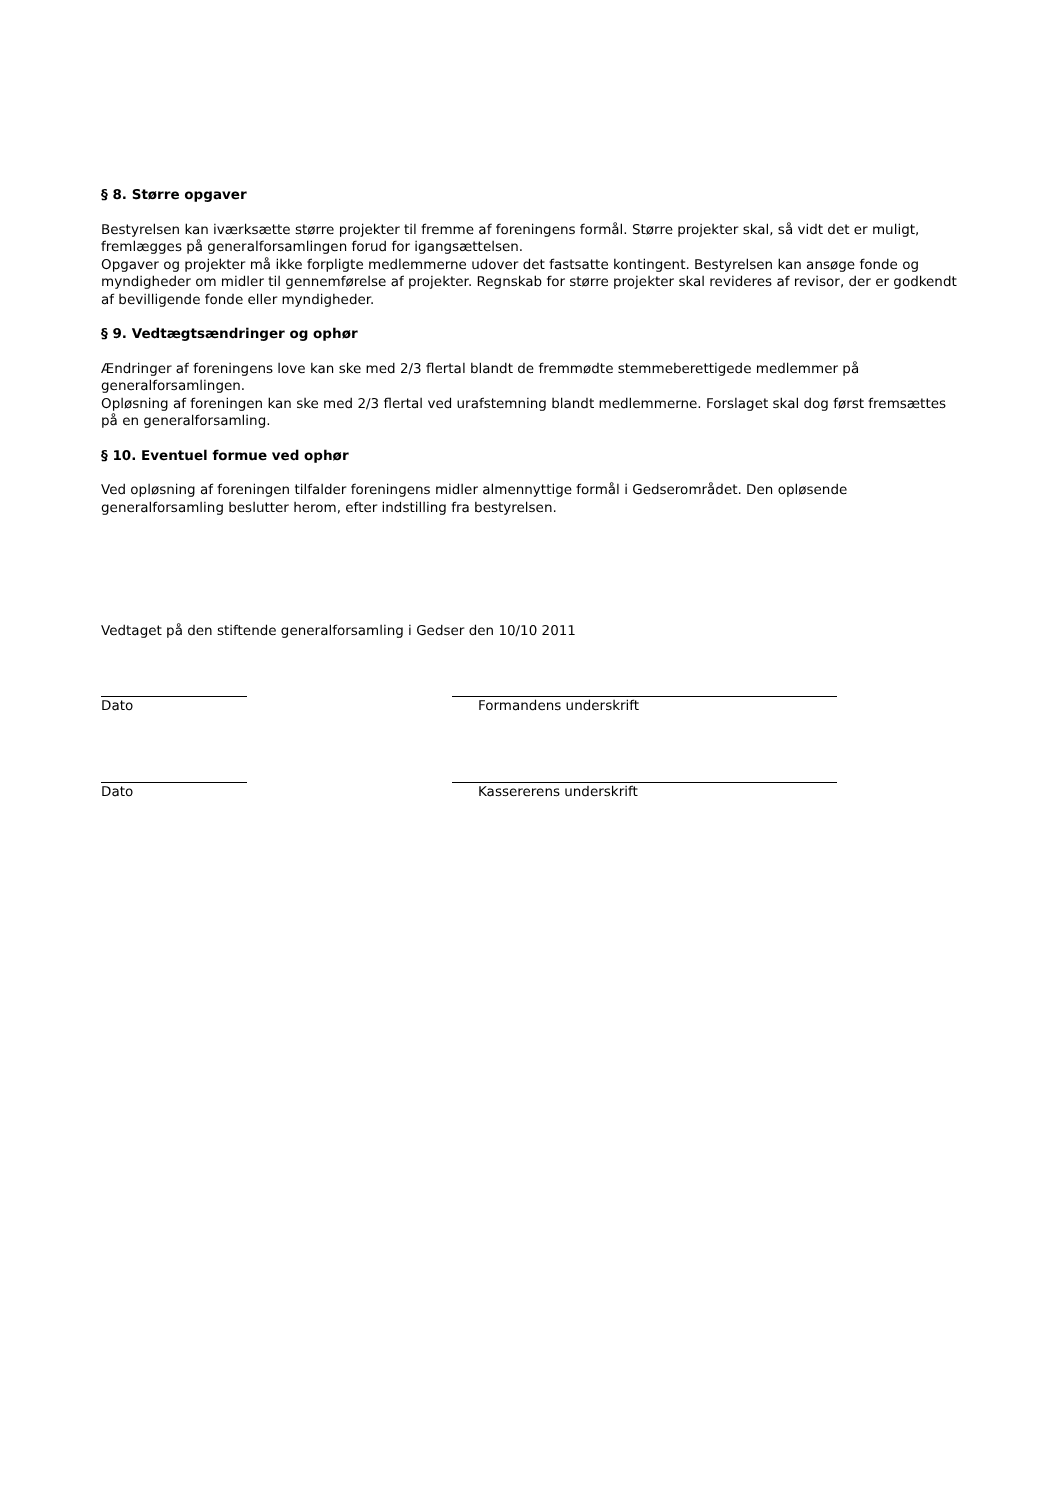§ 8. Større opgaver
Bestyrelsen kan iværksætte større projekter til fremme af foreningens formål. Større projekter skal, så vidt det er muligt, fremlægges på generalforsamlingen forud for igangsættelsen.
Opgaver og projekter må ikke forpligte medlemmerne udover det fastsatte kontingent. Bestyrelsen kan ansøge fonde og myndigheder om midler til gennemførelse af projekter. Regnskab for større projekter skal revideres af revisor, der er godkendt af bevilligende fonde eller myndigheder.
§ 9. Vedtægtsændringer og ophør
Ændringer af foreningens love kan ske med 2/3 flertal blandt de fremmødte stemmeberettigede medlemmer på generalforsamlingen.
Opløsning af foreningen kan ske med 2/3 flertal ved urafstemning blandt medlemmerne. Forslaget skal dog først fremsættes på en generalforsamling.
§ 10. Eventuel formue ved ophør
Ved opløsning af foreningen tilfalder foreningens midler almennyttige formål i Gedserområdet. Den opløsende generalforsamling beslutter herom, efter indstilling fra bestyrelsen.
Vedtaget på den stiftende generalforsamling i Gedser den 10/10 2011
Dato Formandens underskrift
Dato Kassererens underskrift